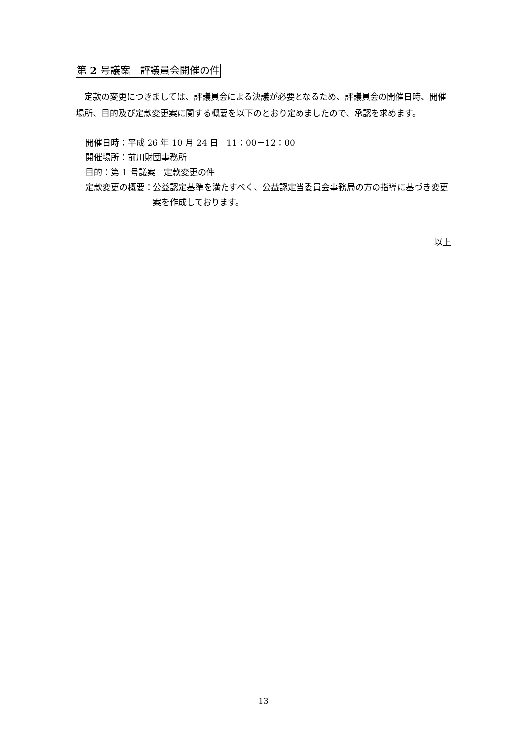第 2 号議案　評議員会開催の件
　定款の変更につきましては、評議員会による決議が必要となるため、評議員会の開催日時、開催場所、目的及び定款変更案に関する概要を以下のとおり定めましたので、承認を求めます。
開催日時：平成 26 年 10 月 24 日　11：00－12：00
開催場所：前川財団事務所
目的：第 1 号議案　定款変更の件
定款変更の概要： 公益認定基準を満たすべく、公益認定当委員会事務局の方の指導に基づき変更案を作成しております。
以上
13